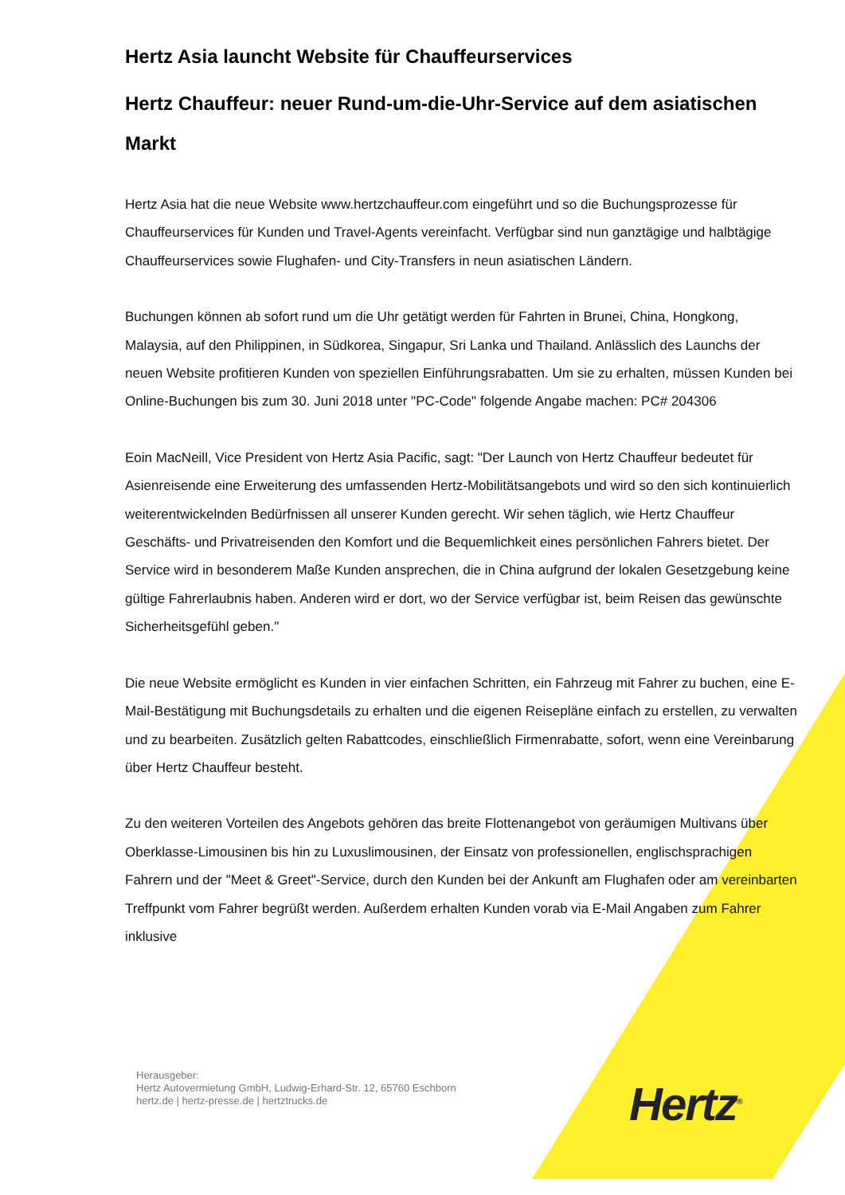Hertz Asia launcht Website für Chauffeurservices
Hertz Chauffeur: neuer Rund-um-die-Uhr-Service auf dem asiatischen Markt
Hertz Asia hat die neue Website www.hertzchauffeur.com eingeführt und so die Buchungsprozesse für Chauffeurservices für Kunden und Travel-Agents vereinfacht. Verfügbar sind nun ganztägige und halbtägige Chauffeurservices sowie Flughafen- und City-Transfers in neun asiatischen Ländern.
Buchungen können ab sofort rund um die Uhr getätigt werden für Fahrten in Brunei, China, Hongkong, Malaysia, auf den Philippinen, in Südkorea, Singapur, Sri Lanka und Thailand. Anlässlich des Launchs der neuen Website profitieren Kunden von speziellen Einführungsrabatten. Um sie zu erhalten, müssen Kunden bei Online-Buchungen bis zum 30. Juni 2018 unter "PC-Code" folgende Angabe machen: PC# 204306
Eoin MacNeill, Vice President von Hertz Asia Pacific, sagt: "Der Launch von Hertz Chauffeur bedeutet für Asienreisende eine Erweiterung des umfassenden Hertz-Mobilitätsangebots und wird so den sich kontinuierlich weiterentwickelnden Bedürfnissen all unserer Kunden gerecht. Wir sehen täglich, wie Hertz Chauffeur Geschäfts- und Privatreisenden den Komfort und die Bequemlichkeit eines persönlichen Fahrers bietet. Der Service wird in besonderem Maße Kunden ansprechen, die in China aufgrund der lokalen Gesetzgebung keine gültige Fahrerlaubnis haben. Anderen wird er dort, wo der Service verfügbar ist, beim Reisen das gewünschte Sicherheitsgefühl geben."
Die neue Website ermöglicht es Kunden in vier einfachen Schritten, ein Fahrzeug mit Fahrer zu buchen, eine E-Mail-Bestätigung mit Buchungsdetails zu erhalten und die eigenen Reisepläne einfach zu erstellen, zu verwalten und zu bearbeiten. Zusätzlich gelten Rabattcodes, einschließlich Firmenrabatte, sofort, wenn eine Vereinbarung über Hertz Chauffeur besteht.
Zu den weiteren Vorteilen des Angebots gehören das breite Flottenangebot von geräumigen Multivans über Oberklasse-Limousinen bis hin zu Luxuslimousinen, der Einsatz von professionellen, englischsprachigen Fahrern und der "Meet & Greet"-Service, durch den Kunden bei der Ankunft am Flughafen oder am vereinbarten Treffpunkt vom Fahrer begrüßt werden. Außerdem erhalten Kunden vorab via E-Mail Angaben zum Fahrer inklusive
Herausgeber:
Hertz Autovermietung GmbH, Ludwig-Erhard-Str. 12, 65760 Eschborn
hertz.de | hertz-presse.de | hertztrucks.de
Hertz<sup>®</sup>